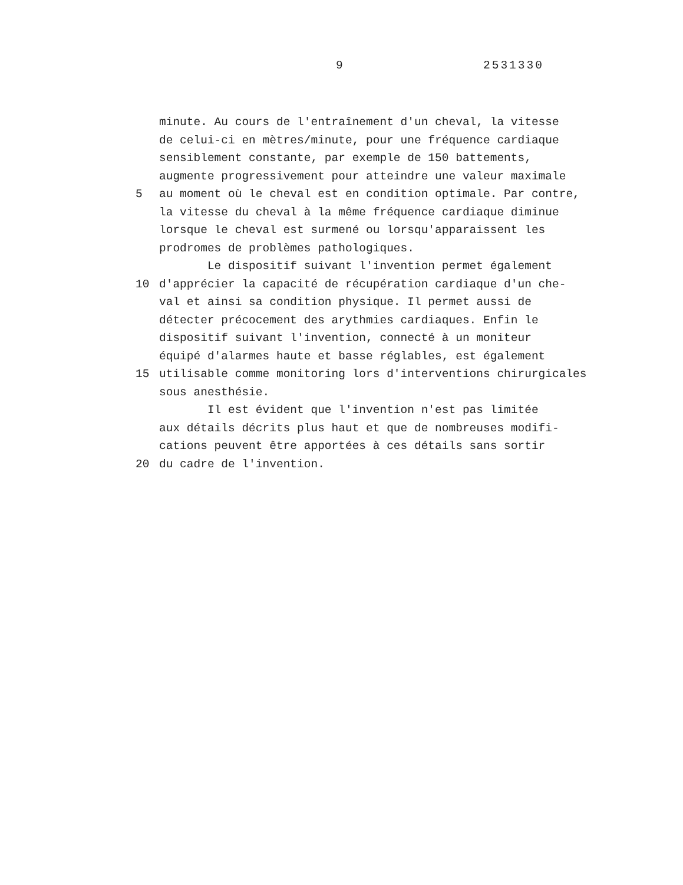9 2531330
minute. Au cours de l'entraînement d'un cheval, la vitesse
de celui-ci en mètres/minute, pour une fréquence cardiaque
sensiblement constante, par exemple de 150 battements,
augmente progressivement pour atteindre une valeur maximale
5 au moment où le cheval est en condition optimale. Par contre,
la vitesse du cheval à la même fréquence cardiaque diminue
lorsque le cheval est surmené ou lorsqu'apparaissent les
prodromes de problèmes pathologiques.
Le dispositif suivant l'invention permet également
10 d'apprécier la capacité de récupération cardiaque d'un che-
val et ainsi sa condition physique. Il permet aussi de
détecter précocement des arythmies cardiaques. Enfin le
dispositif suivant l'invention, connecté à un moniteur
équipé d'alarmes haute et basse réglables, est également
15 utilisable comme monitoring lors d'interventions chirurgicales
sous anesthésie.
Il est évident que l'invention n'est pas limitée
aux détails décrits plus haut et que de nombreuses modifi-
cations peuvent être apportées à ces détails sans sortir
20 du cadre de l'invention.